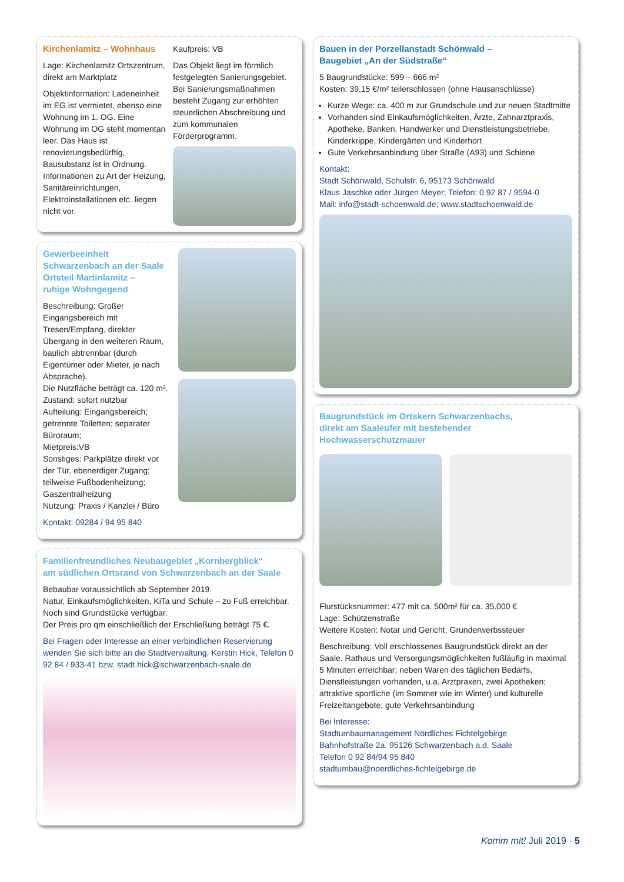Kirchenlamitz – Wohnhaus
Lage: Kirchenlamitz Ortszentrum, direkt am Marktplatz
Objektinformation: Ladeneinheit im EG ist vermietet, ebenso eine Wohnung im 1. OG. Eine Wohnung im OG steht momentan leer. Das Haus ist renovierungsbedürftig, Bausubstanz ist in Ordnung. Informationen zu Art der Heizung, Sanitäreinrichtungen, Elektroinstallationen etc. liegen nicht vor.
Kaufpreis: VB
Das Objekt liegt im förmlich festgelegten Sanierungsgebiet. Bei Sanierungsmaßnahmen besteht Zugang zur erhöhten steuerlichen Abschreibung und zum kommunalen Förderprogramm.
Gewerbeeinheit
Schwarzenbach an der Saale
Ortsteil Martinlamitz –
ruhige Wohngegend
Beschreibung: Großer Eingangsbereich mit Tresen/Empfang, direkter Übergang in den weiteren Raum, baulich abtrennbar (durch Eigentümer oder Mieter, je nach Absprache).
Die Nutzfläche beträgt ca. 120 m².
Zustand: sofort nutzbar
Aufteilung: Eingangsbereich; getrennte Toiletten; separater Büroraum;
Mietpreis:VB
Sonstiges: Parkplätze direkt vor der Tür, ebenerdiger Zugang; teilweise Fußbodenheizung; Gaszentralheizung
Nutzung: Praxis / Kanzlei / Büro
Kontakt: 09284 / 94 95 840
Familienfreundliches Neubaugebiet „Kornbergblick“
am südlichen Ortsrand von Schwarzenbach an der Saale
Bebaubar voraussichtlich ab September 2019.
Natur, Einkaufsmöglichkeiten, KiTa und Schule – zu Fuß erreichbar.
Noch sind Grundstücke verfügbar.
Der Preis pro qm einschließlich der Erschließung beträgt 75 €.
Bei Fragen oder Interesse an einer verbindlichen Reservierung wenden Sie sich bitte an die Stadtverwaltung, Kerstin Hick, Telefon 0 92 84 / 933-41 bzw. stadt.hick@schwarzenbach-saale.de
Bauen in der Porzellanstadt Schönwald –
Baugebiet „An der Südstraße“
5 Baugrundstücke: 599 – 666 m²
Kosten: 39,15 €/m² teilerschlossen (ohne Hausanschlüsse)
Kurze Wege: ca. 400 m zur Grundschule und zur neuen Stadtmitte
Vorhanden sind Einkaufsmöglichkeiten, Ärzte, Zahnarztpraxis, Apotheke, Banken, Handwerker und Dienstleistungsbetriebe, Kinderkrippe, Kindergärten und Kinderhort
Gute Verkehrsanbindung über Straße (A93) und Schiene
Kontakt:
Stadt Schönwald, Schulstr. 6, 95173 Schönwald
Klaus Jaschke oder Jürgen Meyer; Telefon: 0 92 87 / 9594-0
Mail: info@stadt-schoenwald.de; www.stadtschoenwald.de
Baugrundstück im Ortskern Schwarzenbachs,
direkt am Saaleufer mit bestehender Hochwasserschutzmauer
Flurstücksnummer: 477 mit ca. 500m² für ca. 35.000 €
Lage: Schützenstraße
Weitere Kosten: Notar und Gericht, Grunderwerbssteuer
Beschreibung: Voll erschlossenes Baugrundstück direkt an der Saale. Rathaus und Versorgungsmöglichkeiten fußläufig in maximal 5 Minuten erreichbar; neben Waren des täglichen Bedarfs, Dienstleistungen vorhanden, u.a. Arztpraxen, zwei Apotheken; attraktive sportliche (im Sommer wie im Winter) und kulturelle Freizeitangebote; gute Verkehrsanbindung
Bei Interesse:
Stadtumbaumanagement Nördliches Fichtelgebirge
Bahnhofstraße 2a, 95126 Schwarzenbach a.d. Saale
Telefon 0 92 84/94 95 840
stadtumbau@noerdliches-fichtelgebirge.de
Komm mit! Juli 2019 · 5